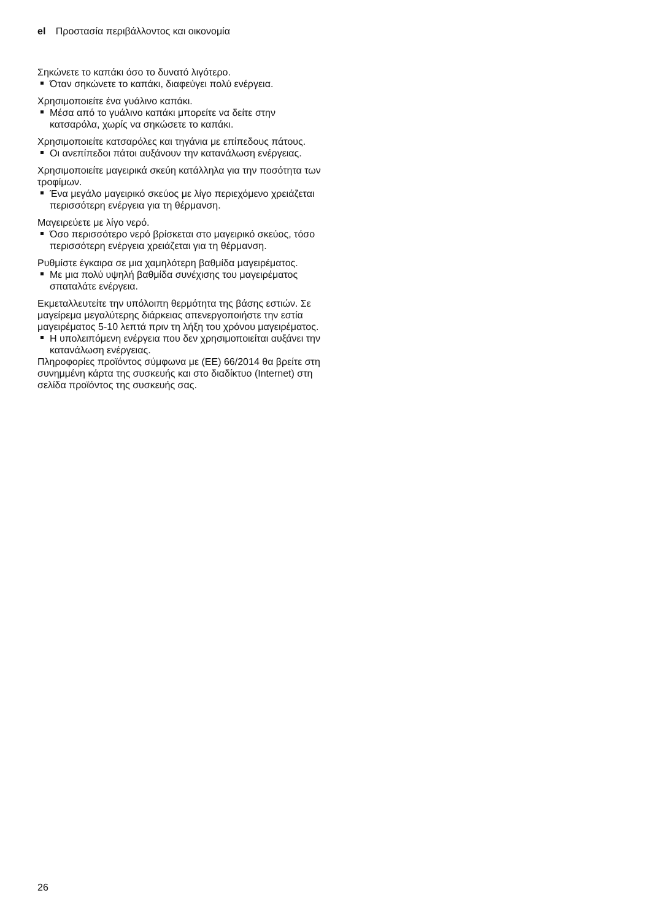el Προστασία περιβάλλοντος και οικονομία
Σηκώνετε το καπάκι όσο το δυνατό λιγότερο.
Όταν σηκώνετε το καπάκι, διαφεύγει πολύ ενέργεια.
Χρησιμοποιείτε ένα γυάλινο καπάκι.
Μέσα από το γυάλινο καπάκι μπορείτε να δείτε στην κατσαρόλα, χωρίς να σηκώσετε το καπάκι.
Χρησιμοποιείτε κατσαρόλες και τηγάνια με επίπεδους πάτους.
Οι ανεπίπεδοι πάτοι αυξάνουν την κατανάλωση ενέργειας.
Χρησιμοποιείτε μαγειρικά σκεύη κατάλληλα για την ποσότητα των τροφίμων.
Ένα μεγάλο μαγειρικό σκεύος με λίγο περιεχόμενο χρειάζεται περισσότερη ενέργεια για τη θέρμανση.
Μαγειρεύετε με λίγο νερό.
Όσο περισσότερο νερό βρίσκεται στο μαγειρικό σκεύος, τόσο περισσότερη ενέργεια χρειάζεται για τη θέρμανση.
Ρυθμίστε έγκαιρα σε μια χαμηλότερη βαθμίδα μαγειρέματος.
Με μια πολύ υψηλή βαθμίδα συνέχισης του μαγειρέματος σπαταλάτε ενέργεια.
Εκμεταλλευτείτε την υπόλοιπη θερμότητα της βάσης εστιών. Σε μαγείρεμα μεγαλύτερης διάρκειας απενεργοποιήστε την εστία μαγειρέματος 5-10 λεπτά πριν τη λήξη του χρόνου μαγειρέματος.
Η υπολειπόμενη ενέργεια που δεν χρησιμοποιείται αυξάνει την κατανάλωση ενέργειας.
Πληροφορίες προϊόντος σύμφωνα με (ΕΕ) 66/2014 θα βρείτε στη συνημμένη κάρτα της συσκευής και στο διαδίκτυο (Internet) στη σελίδα προϊόντος της συσκευής σας.
26